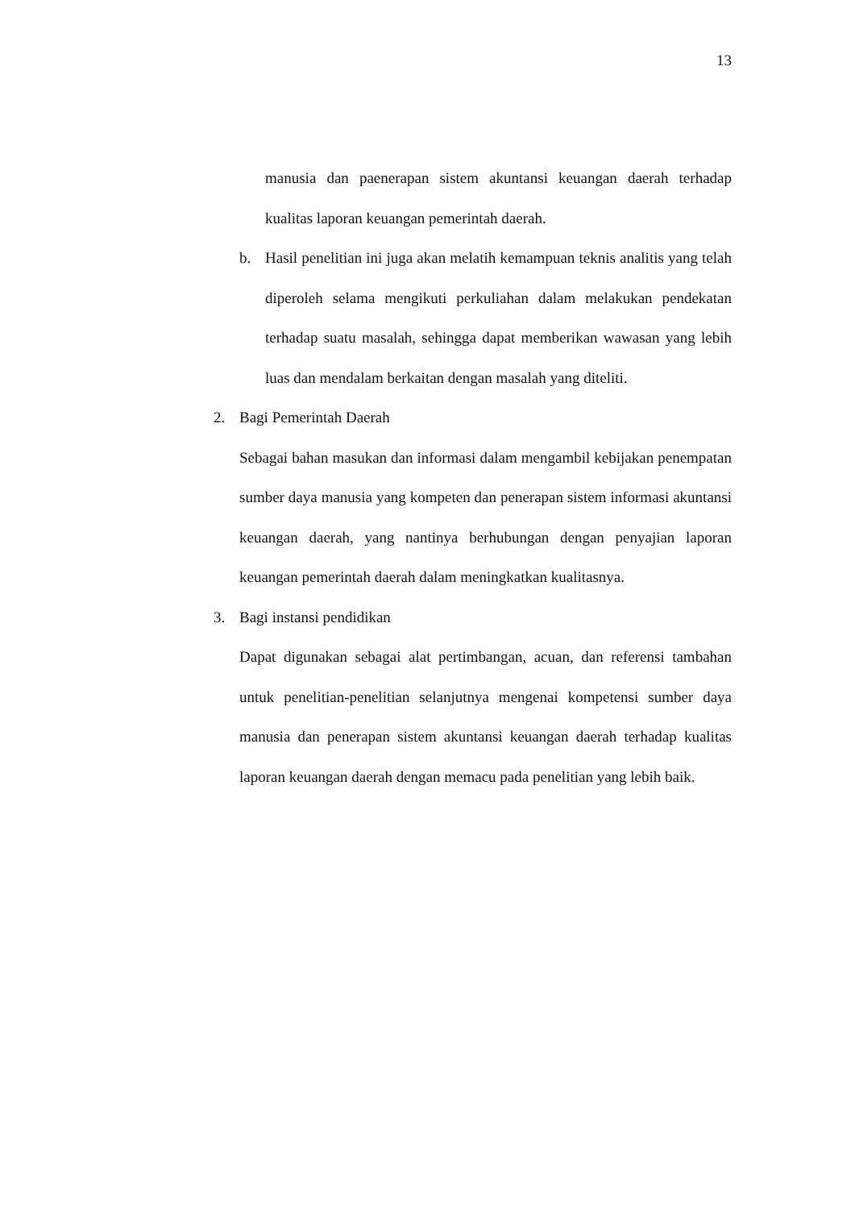13
manusia dan paenerapan sistem akuntansi keuangan daerah terhadap kualitas laporan keuangan pemerintah daerah.
b. Hasil penelitian ini juga akan melatih kemampuan teknis analitis yang telah diperoleh selama mengikuti perkuliahan dalam melakukan pendekatan terhadap suatu masalah, sehingga dapat memberikan wawasan yang lebih luas dan mendalam berkaitan dengan masalah yang diteliti.
2. Bagi Pemerintah Daerah
Sebagai bahan masukan dan informasi dalam mengambil kebijakan penempatan sumber daya manusia yang kompeten dan penerapan sistem informasi akuntansi keuangan daerah, yang nantinya berhubungan dengan penyajian laporan keuangan pemerintah daerah dalam meningkatkan kualitasnya.
3. Bagi instansi pendidikan
Dapat digunakan sebagai alat pertimbangan, acuan, dan referensi tambahan untuk penelitian-penelitian selanjutnya mengenai kompetensi sumber daya manusia dan penerapan sistem akuntansi keuangan daerah terhadap kualitas laporan keuangan daerah dengan memacu pada penelitian yang lebih baik.